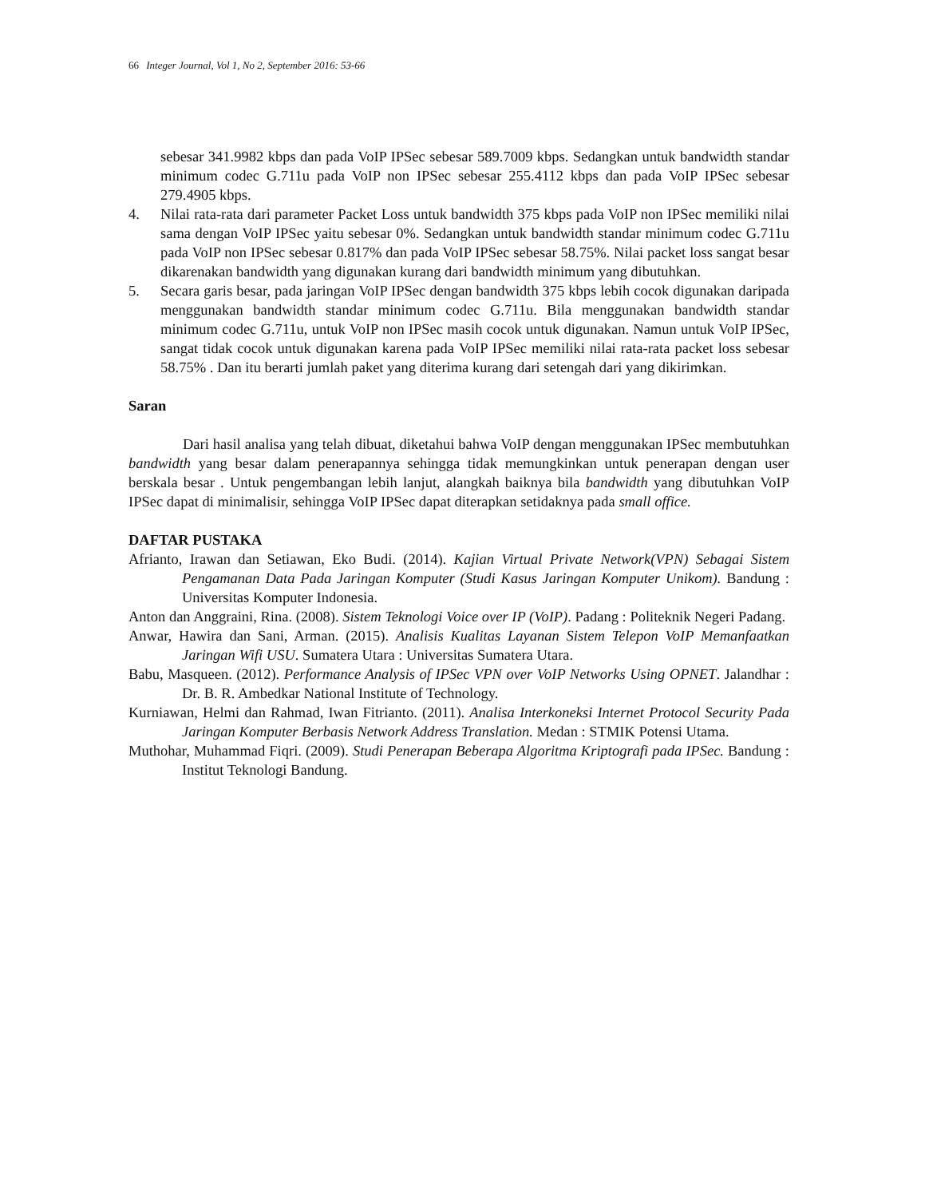66 Integer Journal, Vol 1, No 2, September 2016: 53-66
sebesar 341.9982 kbps dan pada VoIP IPSec sebesar 589.7009 kbps. Sedangkan untuk bandwidth standar minimum codec G.711u pada VoIP non IPSec sebesar 255.4112 kbps dan pada VoIP IPSec sebesar 279.4905 kbps.
4. Nilai rata-rata dari parameter Packet Loss untuk bandwidth 375 kbps pada VoIP non IPSec memiliki nilai sama dengan VoIP IPSec yaitu sebesar 0%. Sedangkan untuk bandwidth standar minimum codec G.711u pada VoIP non IPSec sebesar 0.817% dan pada VoIP IPSec sebesar 58.75%. Nilai packet loss sangat besar dikarenakan bandwidth yang digunakan kurang dari bandwidth minimum yang dibutuhkan.
5. Secara garis besar, pada jaringan VoIP IPSec dengan bandwidth 375 kbps lebih cocok digunakan daripada menggunakan bandwidth standar minimum codec G.711u. Bila menggunakan bandwidth standar minimum codec G.711u, untuk VoIP non IPSec masih cocok untuk digunakan. Namun untuk VoIP IPSec, sangat tidak cocok untuk digunakan karena pada VoIP IPSec memiliki nilai rata-rata packet loss sebesar 58.75% . Dan itu berarti jumlah paket yang diterima kurang dari setengah dari yang dikirimkan.
Saran
Dari hasil analisa yang telah dibuat, diketahui bahwa VoIP dengan menggunakan IPSec membutuhkan bandwidth yang besar dalam penerapannya sehingga tidak memungkinkan untuk penerapan dengan user berskala besar . Untuk pengembangan lebih lanjut, alangkah baiknya bila bandwidth yang dibutuhkan VoIP IPSec dapat di minimalisir, sehingga VoIP IPSec dapat diterapkan setidaknya pada small office.
DAFTAR PUSTAKA
Afrianto, Irawan dan Setiawan, Eko Budi. (2014). Kajian Virtual Private Network(VPN) Sebagai Sistem Pengamanan Data Pada Jaringan Komputer (Studi Kasus Jaringan Komputer Unikom). Bandung : Universitas Komputer Indonesia.
Anton dan Anggraini, Rina. (2008). Sistem Teknologi Voice over IP (VoIP). Padang : Politeknik Negeri Padang.
Anwar, Hawira dan Sani, Arman. (2015). Analisis Kualitas Layanan Sistem Telepon VoIP Memanfaatkan Jaringan Wifi USU. Sumatera Utara : Universitas Sumatera Utara.
Babu, Masqueen. (2012). Performance Analysis of IPSec VPN over VoIP Networks Using OPNET. Jalandhar : Dr. B. R. Ambedkar National Institute of Technology.
Kurniawan, Helmi dan Rahmad, Iwan Fitrianto. (2011). Analisa Interkoneksi Internet Protocol Security Pada Jaringan Komputer Berbasis Network Address Translation. Medan : STMIK Potensi Utama.
Muthohar, Muhammad Fiqri. (2009). Studi Penerapan Beberapa Algoritma Kriptografi pada IPSec. Bandung : Institut Teknologi Bandung.